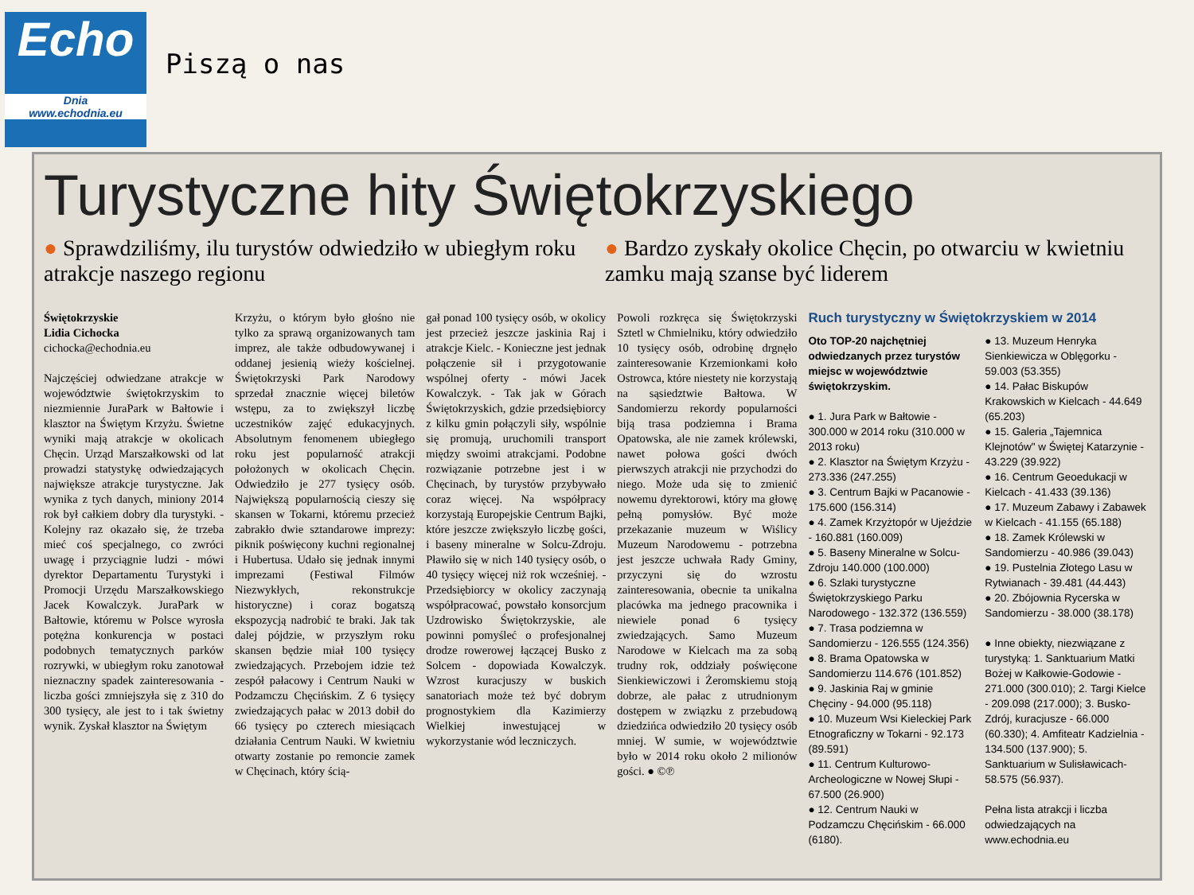Echo
Dnia
www.echodnia.eu
Piszą o nas
Turystyczne hity Świętokrzyskiego
● Sprawdziliśmy, ilu turystów odwiedziło w ubiegłym roku atrakcje naszego regionu
● Bardzo zyskały okolice Chęcin, po otwarciu w kwietniu zamku mają szanse być liderem
Świętokrzyskie
Lidia Cichocka
cichocka@echodnia.eu
Najczęściej odwiedzane atrakcje w województwie świętokrzyskim to niezmiennie JuraPark w Bałtowie i klasztor na Świętym Krzyżu. Świetne wyniki mają atrakcje w okolicach Chęcin. Urząd Marszałkowski od lat prowadzi statystykę odwiedzających największe atrakcje turystyczne. Jak wynika z tych danych, miniony 2014 rok był całkiem dobry dla turystyki. - Kolejny raz okazało się, że trzeba mieć coś specjalnego, co zwróci uwagę i przyciągnie ludzi - mówi dyrektor Departamentu Turystyki i Promocji Urzędu Marszałkowskiego Jacek Kowalczyk. JuraPark w Bałtowie, któremu w Polsce wyrosła potężna konkurencja w postaci podobnych tematycznych parków rozrywki, w ubiegłym roku zanotował nieznaczny spadek zainteresowania - liczba gości zmniejszyła się z 310 do 300 tysięcy, ale jest to i tak świetny wynik. Zyskał klasztor na Świętym
Krzyżu, o którym było głośno nie tylko za sprawą organizowanych tam imprez, ale także odbudowywanej i oddanej jesienią wieży kościelnej. Świętokrzyski Park Narodowy sprzedał znacznie więcej biletów wstępu, za to zwiększył liczbę uczestników zajęć edukacyjnych. Absolutnym fenomenem ubiegłego roku jest popularność atrakcji położonych w okolicach Chęcin. Odwiedziło je 277 tysięcy osób. Największą popularnością cieszy się skansen w Tokarni, któremu przecież zabrakło dwie sztandarowe imprezy: piknik poświęcony kuchni regionalnej i Hubertusa. Udało się jednak innymi imprezami (Festiwal Filmów Niezwykłych, rekonstrukcje historyczne) i coraz bogatszą ekspozycją nadrobić te braki. Jak tak dalej pójdzie, w przyszłym roku skansen będzie miał 100 tysięcy zwiedzających. Przebojem idzie też zespół pałacowy i Centrum Nauki w Podzamczu Chęcińskim. Z 6 tysięcy zwiedzających pałac w 2013 dobił do 66 tysięcy po czterech miesiącach działania Centrum Nauki. W kwietniu otwarty zostanie po remoncie zamek w Chęcinach, który ścią-
gał ponad 100 tysięcy osób, w okolicy jest przecież jeszcze jaskinia Raj i atrakcje Kielc. - Konieczne jest jednak połączenie sił i przygotowanie wspólnej oferty - mówi Jacek Kowalczyk. - Tak jak w Górach Świętokrzyskich, gdzie przedsiębiorcy z kilku gmin połączyli siły, wspólnie się promują, uruchomili transport między swoimi atrakcjami. Podobne rozwiązanie potrzebne jest i w Chęcinach, by turystów przybywało coraz więcej. Na współpracy korzystają Europejskie Centrum Bajki, które jeszcze zwiększyło liczbę gości, i baseny mineralne w Solcu-Zdroju. Pławiło się w nich 140 tysięcy osób, o 40 tysięcy więcej niż rok wcześniej. - Przedsiębiorcy w okolicy zaczynają współpracować, powstało konsorcjum Uzdrowisko Świętokrzyskie, ale powinni pomyśleć o profesjonalnej drodze rowerowej łączącej Busko z Solcem - dopowiada Kowalczyk. Wzrost kuracjuszy w buskich sanatoriach może też być dobrym prognostykiem dla Kazimierzy Wielkiej inwestującej w wykorzystanie wód leczniczych.
Powoli rozkręca się Świętokrzyski Sztetl w Chmielniku, który odwiedziło 10 tysięcy osób, odrobinę drgnęło zainteresowanie Krzemionkami koło Ostrowca, które niestety nie korzystają na sąsiedztwie Bałtowa. W Sandomierzu rekordy popularności biją trasa podziemna i Brama Opatowska, ale nie zamek królewski, nawet połowa gości dwóch pierwszych atrakcji nie przychodzi do niego. Może uda się to zmienić nowemu dyrektorowi, który ma głowę pełną pomysłów. Być może przekazanie muzeum w Wiślicy Muzeum Narodowemu - potrzebna jest jeszcze uchwała Rady Gminy, przyczyni się do wzrostu zainteresowania, obecnie ta unikalna placówka ma jednego pracownika i niewiele ponad 6 tysięcy zwiedzających. Samo Muzeum Narodowe w Kielcach ma za sobą trudny rok, oddziały poświęcone Sienkiewiczowi i Żeromskiemu stoją dobrze, ale pałac z utrudnionym dostępem w związku z przebudową dziedzińca odwiedziło 20 tysięcy osób mniej. W sumie, w województwie było w 2014 roku około 2 milionów gości. ● ©℗
Ruch turystyczny w Świętokrzyskiem w 2014
Oto TOP-20 najchętniej odwiedzanych przez turystów miejsc w województwie świętokrzyskim.
● 1. Jura Park w Bałtowie - 300.000 w 2014 roku (310.000 w 2013 roku)
● 2. Klasztor na Świętym Krzyżu - 273.336 (247.255)
● 3. Centrum Bajki w Pacanowie - 175.600 (156.314)
● 4. Zamek Krzyżtopór w Ujeździe - 160.881 (160.009)
● 5. Baseny Mineralne w Solcu-Zdroju 140.000 (100.000)
● 6. Szlaki turystyczne Świętokrzyskiego Parku Narodowego - 132.372 (136.559)
● 7. Trasa podziemna w Sandomierzu - 126.555 (124.356)
● 8. Brama Opatowska w Sandomierzu 114.676 (101.852)
● 9. Jaskinia Raj w gminie Chęciny - 94.000 (95.118)
● 10. Muzeum Wsi Kieleckiej Park Etnograficzny w Tokarni - 92.173 (89.591)
● 11. Centrum Kulturowo-Archeologiczne w Nowej Słupi - 67.500 (26.900)
● 12. Centrum Nauki w Podzamczu Chęcińskim - 66.000 (6180).
● 13. Muzeum Henryka Sienkiewicza w Oblęgorku - 59.003 (53.355)
● 14. Pałac Biskupów Krakowskich w Kielcach - 44.649 (65.203)
● 15. Galeria „Tajemnica Klejnotów" w Świętej Katarzynie - 43.229 (39.922)
● 16. Centrum Geoedukacji w Kielcach - 41.433 (39.136)
● 17. Muzeum Zabawy i Zabawek w Kielcach - 41.155 (65.188)
● 18. Zamek Królewski w Sandomierzu - 40.986 (39.043)
● 19. Pustelnia Złotego Lasu w Rytwianach - 39.481 (44.443)
● 20. Zbójownia Rycerska w Sandomierzu - 38.000 (38.178)
● Inne obiekty, niezwiązane z turystyką: 1. Sanktuarium Matki Bożej w Kałkowie-Godowie - 271.000 (300.010); 2. Targi Kielce - 209.098 (217.000); 3. Busko-Zdrój, kuracjusze - 66.000 (60.330); 4. Amfiteatr Kadzielnia - 134.500 (137.900); 5. Sanktuarium w Sulisławicach-58.575 (56.937).
Pełna lista atrakcji i liczba odwiedzających na www.echodnia.eu